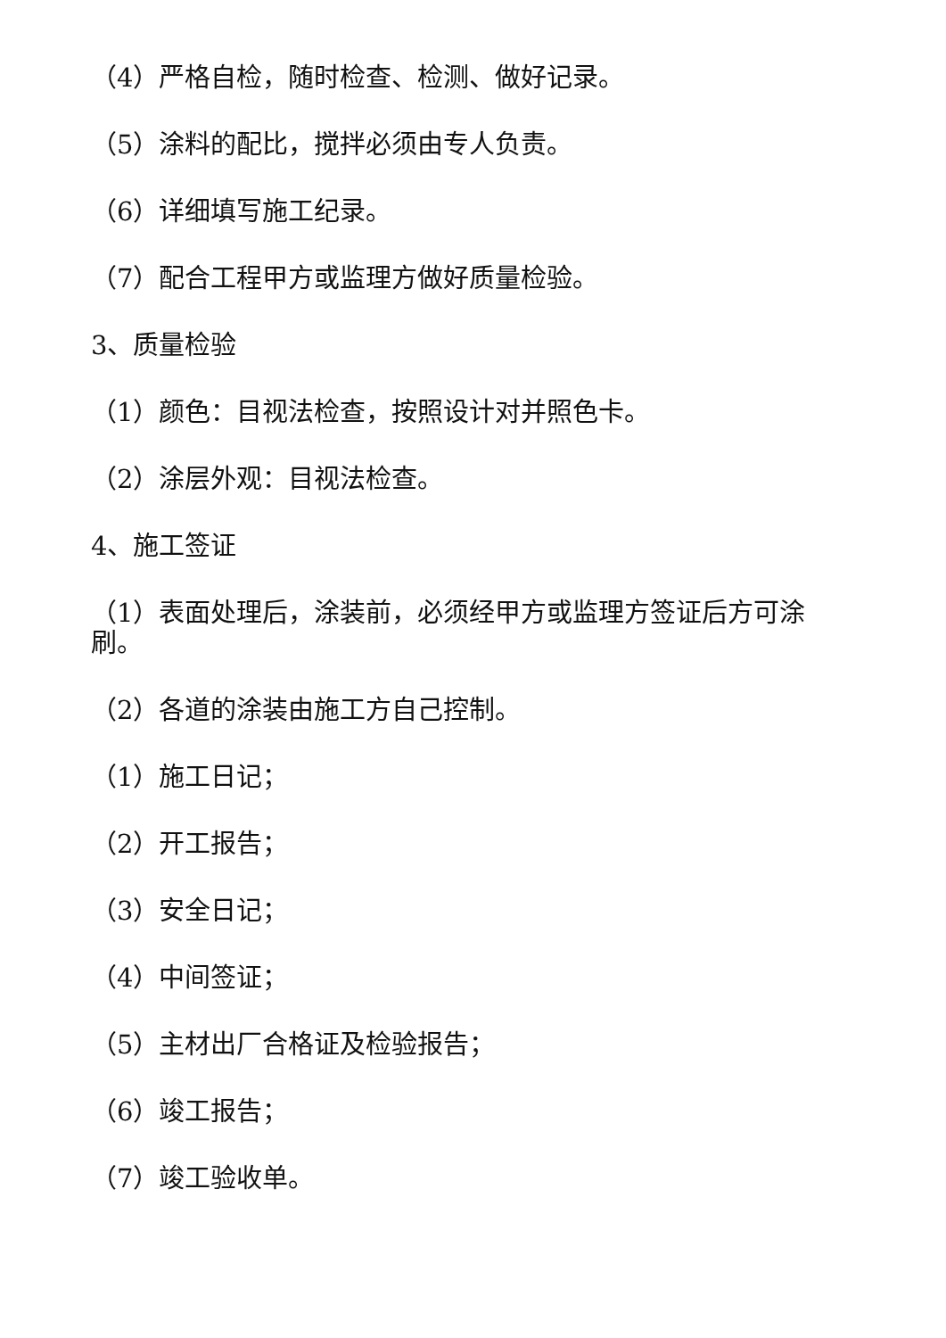（4）严格自检，随时检查、检测、做好记录。
（5）涂料的配比，搅拌必须由专人负责。
（6）详细填写施工纪录。
（7）配合工程甲方或监理方做好质量检验。
3、质量检验
（1）颜色：目视法检查，按照设计对并照色卡。
（2）涂层外观：目视法检查。
4、施工签证
（1）表面处理后，涂装前，必须经甲方或监理方签证后方可涂刷。
（2）各道的涂装由施工方自己控制。
（1）施工日记；
（2）开工报告；
（3）安全日记；
（4）中间签证；
（5）主材出厂合格证及检验报告；
（6）竣工报告；
（7）竣工验收单。